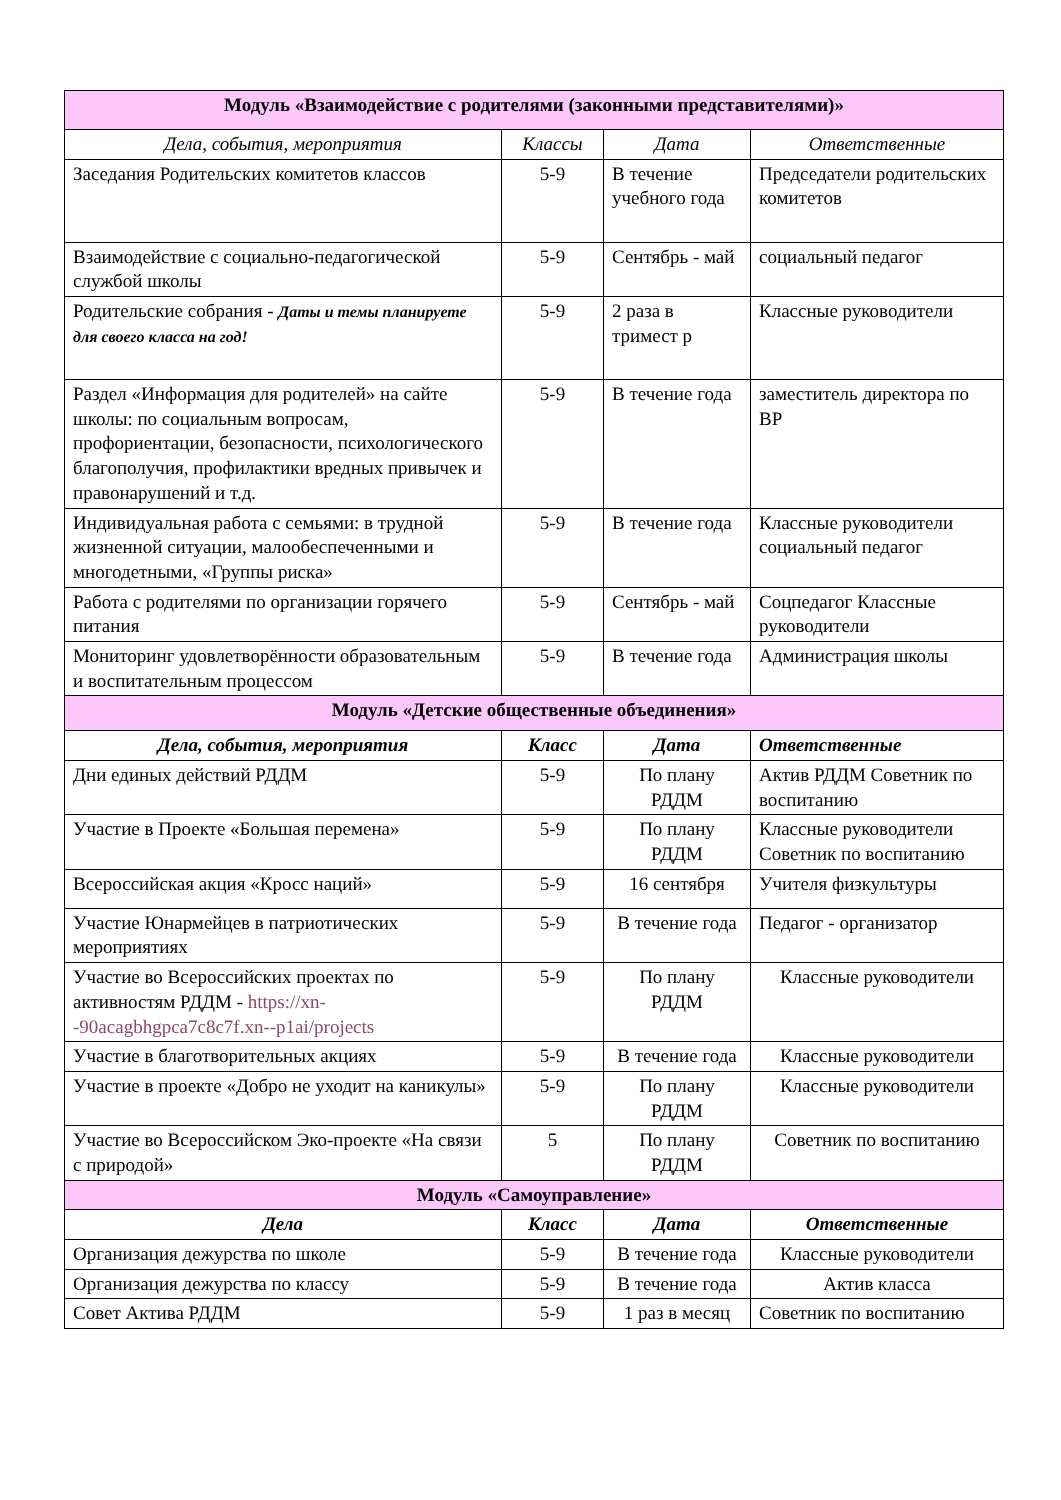| Модуль «Взаимодействие с родителями (законными представителями)» | | | |
| Дела, события, мероприятия | Классы | Дата | Ответственные |
| Заседания Родительских комитетов классов | 5-9 | В течение учебного года | Председатели родительских комитетов |
| Взаимодействие с социально-педагогической службой школы | 5-9 | Сентябрь - май | социальный педагог |
| Родительские собрания - Даты и темы планируете для своего класса на год! | 5-9 | 2 раза в тримест р | Классные руководители |
| Раздел «Информация для родителей» на сайте школы: по социальным вопросам, профориентации, безопасности, психологического благополучия, профилактики вредных привычек и правонарушений и т.д. | 5-9 | В течение года | заместитель директора по ВР |
| Индивидуальная работа с семьями: в трудной жизненной ситуации, малообеспеченными и многодетными, «Группы риска» | 5-9 | В течение года | Классные руководители социальный педагог |
| Работа с родителями по организации горячего питания | 5-9 | Сентябрь - май | Соцпедагог Классные руководители |
| Мониторинг удовлетворённости образовательным и воспитательным процессом | 5-9 | В течение года | Администрация школы |
| Модуль «Детские общественные объединения» | | | |
| Дела, события, мероприятия | Класс | Дата | Ответственные |
| Дни единых действий РДДМ | 5-9 | По плану РДДМ | Актив РДДМ Советник по воспитанию |
| Участие в Проекте «Большая перемена» | 5-9 | По плану РДДМ | Классные руководители Советник по воспитанию |
| Всероссийская акция «Кросс наций» | 5-9 | 16 сентября | Учителя физкультуры |
| Участие Юнармейцев в патриотических мероприятиях | 5-9 | В течение года | Педагог - организатор |
| Участие во Всероссийских проектах по активностям РДДМ - https://xn--90acagbhgpca7c8c7f.xn--p1ai/projects | 5-9 | По плану РДДМ | Классные руководители |
| Участие в благотворительных акциях | 5-9 | В течение года | Классные руководители |
| Участие в проекте «Добро не уходит на каникулы» | 5-9 | По плану РДДМ | Классные руководители |
| Участие во Всероссийском Эко-проекте «На связи с природой» | 5 | По плану РДДМ | Советник по воспитанию |
| Модуль «Самоуправление» | | | |
| Дела | Класс | Дата | Ответственные |
| Организация дежурства по школе | 5-9 | В течение года | Классные руководители |
| Организация дежурства по классу | 5-9 | В течение года | Актив класса |
| Совет Актива РДДМ | 5-9 | 1 раз в месяц | Советник по воспитанию |